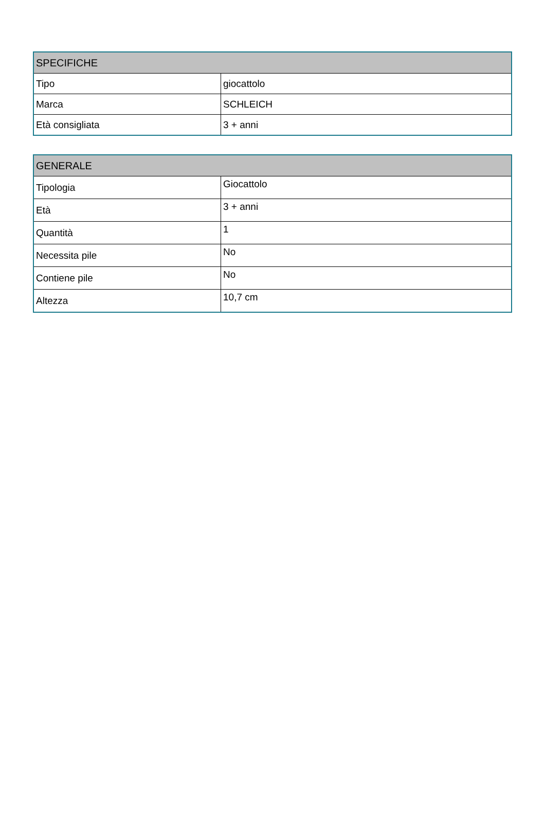| SPECIFICHE | |
| --- | --- |
| Tipo | giocattolo |
| Marca | SCHLEICH |
| Età consigliata | 3 + anni |
| GENERALE | |
| --- | --- |
| Tipologia | Giocattolo |
| Età | 3 + anni |
| Quantità | 1 |
| Necessita pile | No |
| Contiene pile | No |
| Altezza | 10,7 cm |